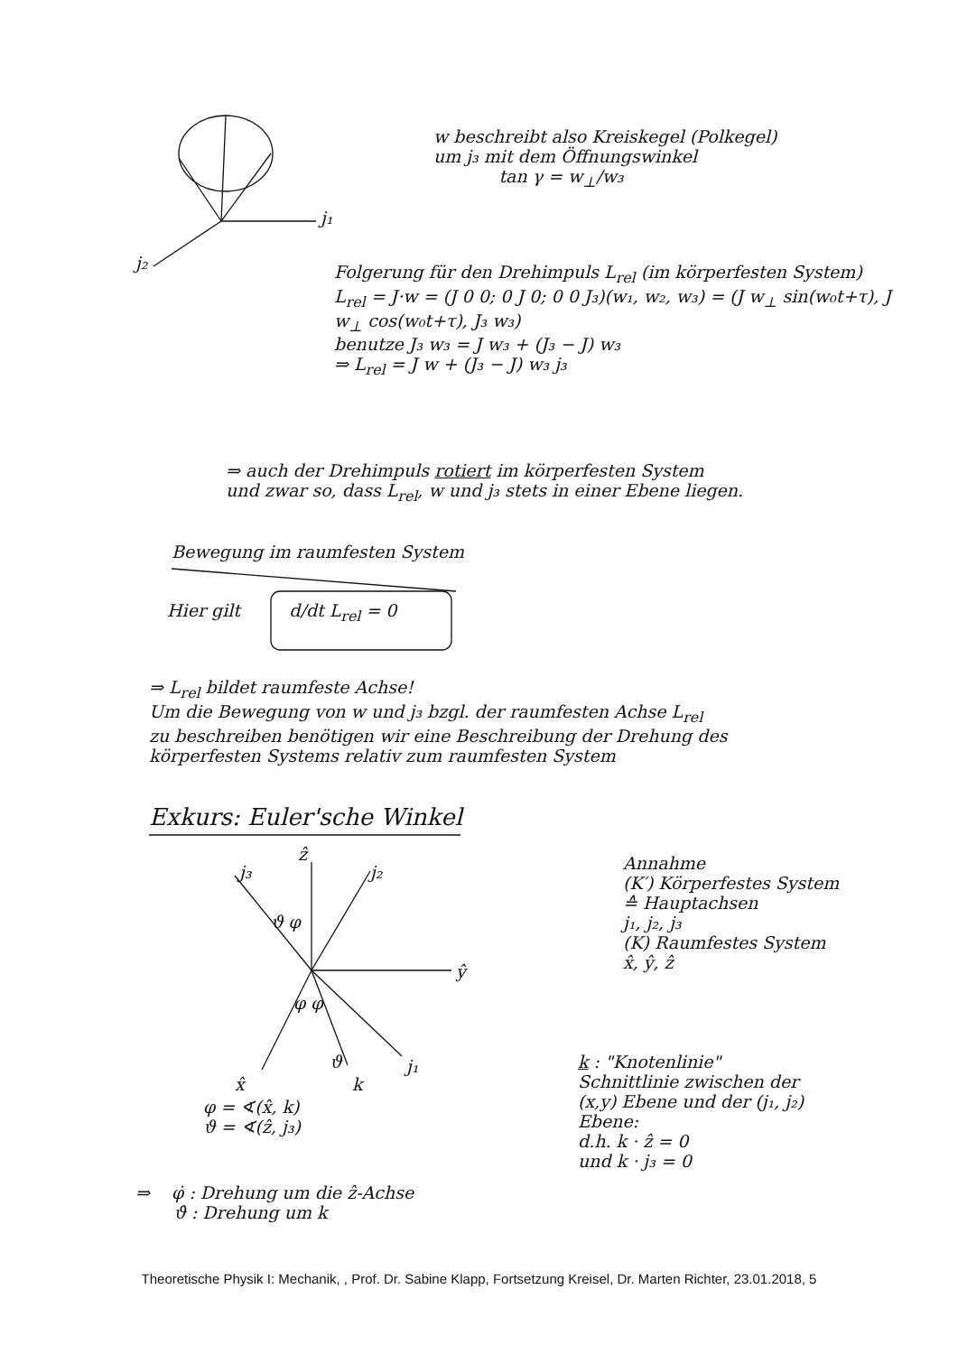j₂
j₁
w beschreibt also Kreiskegel (Polkegel)
um j₃ mit dem Öffnungswinkel
tan γ = w<sub>⊥</sub>/w₃
Folgerung für den Drehimpuls L<sub>rel</sub> (im körperfesten System)
L<sub>rel</sub> = J·w = (J 0 0; 0 J 0; 0 0 J₃)(w₁, w₂, w₃) = (J w<sub>⊥</sub> sin(w₀t+τ), J w<sub>⊥</sub> cos(w₀t+τ), J₃ w₃)
benutze J₃ w₃ = J w₃ + (J₃ − J) w₃
⇒ L<sub>rel</sub> = J w + (J₃ − J) w₃ j₃
⇒ auch der Drehimpuls rotiert im körperfesten System
und zwar so, dass L<sub>rel</sub>, w und j₃ stets in einer Ebene liegen.
Bewegung im raumfesten System
Hier gilt d/dt L<sub>rel</sub> = 0
⇒ L<sub>rel</sub> bildet raumfeste Achse!
Um die Bewegung von w und j₃ bzgl. der raumfesten Achse L<sub>rel</sub>
zu beschreiben benötigen wir eine Beschreibung der Drehung des
körperfesten Systems relativ zum raumfesten System
Exkurs: Euler'sche Winkel
ẑ
j₃ j₂
ϑ φ
ŷ
φ φ
j₁
ϑ
x̂ k
φ = ∢(x̂, k)
ϑ = ∢(ẑ, j₃)
⇒ φ̇ : Drehung um die ẑ-Achse
ϑ̇ : Drehung um k
Annahme
(K′) Körperfestes System
≙ Hauptachsen
j₁, j₂, j₃
(K) Raumfestes System
x̂, ŷ, ẑ
k : "Knotenlinie"
Schnittlinie zwischen der (x,y) Ebene und der (j₁, j₂) Ebene:
d.h. k · ẑ = 0
und k · j₃ = 0
Theoretische Physik I: Mechanik, , Prof. Dr. Sabine Klapp, Fortsetzung Kreisel, Dr. Marten Richter, 23.01.2018, 5